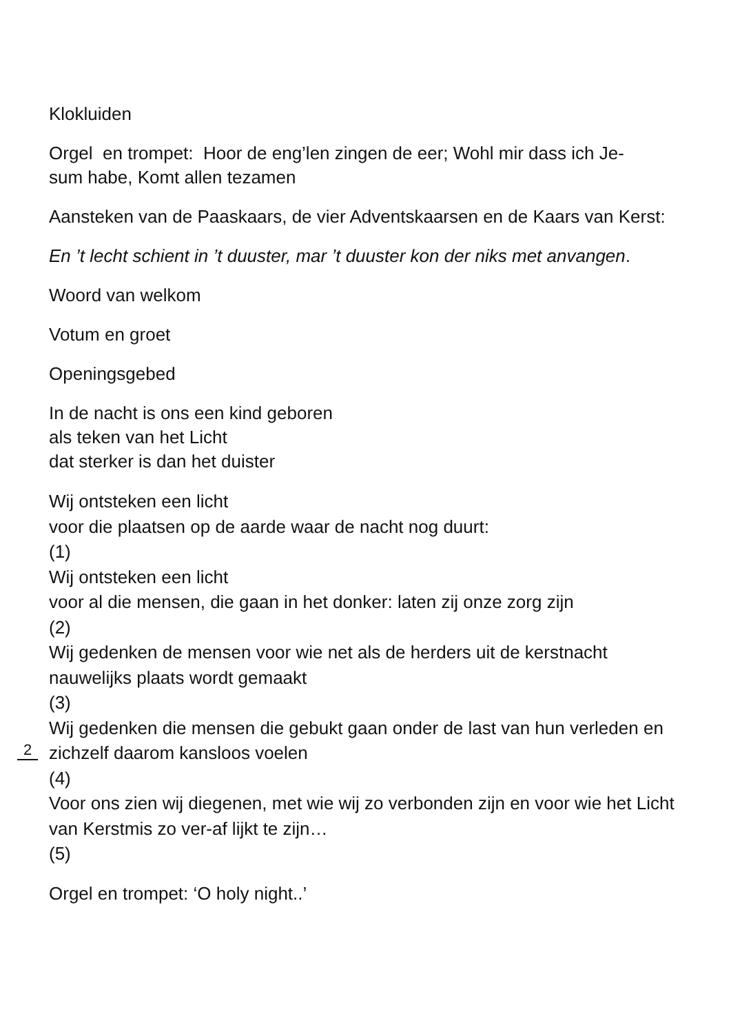Klokluiden
Orgel en trompet: Hoor de eng’len zingen de eer; Wohl mir dass ich Je-
sum habe, Komt allen tezamen
Aansteken van de Paaskaars, de vier Adventskaarsen en de Kaars van Kerst:
En ’t lecht schient in ’t duuster, mar ’t duuster kon der niks met anvangen.
Woord van welkom
Votum en groet
Openingsgebed
In de nacht is ons een kind geboren
als teken van het Licht
dat sterker is dan het duister
Wij ontsteken een licht
voor die plaatsen op de aarde waar de nacht nog duurt:
(1)
Wij ontsteken een licht
voor al die mensen, die gaan in het donker: laten zij onze zorg zijn
(2)
Wij gedenken de mensen voor wie net als de herders uit de kerstnacht nauwelijks plaats wordt gemaakt
2
(3)
Wij gedenken die mensen die gebukt gaan onder de last van hun verleden en zichzelf daarom kansloos voelen
(4)
Voor ons zien wij diegenen, met wie wij zo verbonden zijn en voor wie het Licht van Kerstmis zo ver-af lijkt te zijn…
(5)
Orgel en trompet: ‘O holy night..’